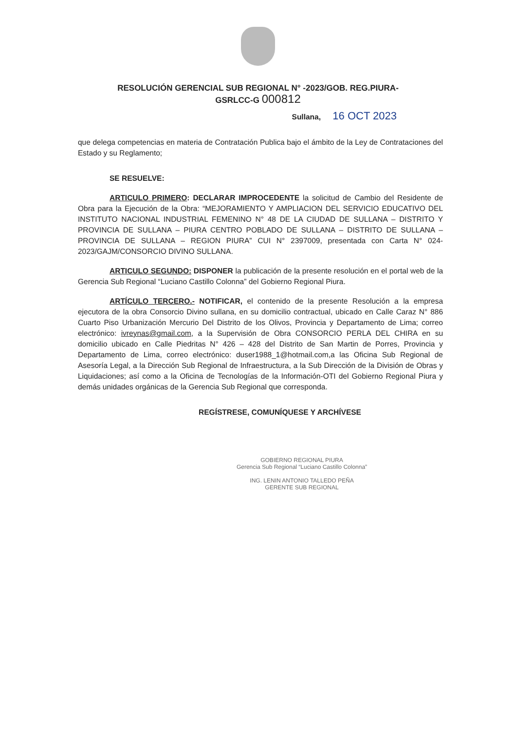RESOLUCIÓN GERENCIAL SUB REGIONAL N° -2023/GOB. REG.PIURA-
GSRLCC-G 000812
Sullana, 16 OCT 2023
que delega competencias en materia de Contratación Publica bajo el ámbito de la Ley de Contrataciones del Estado y su Reglamento;
SE RESUELVE:
ARTICULO PRIMERO: DECLARAR IMPROCEDENTE la solicitud de Cambio del Residente de Obra para la Ejecución de la Obra: “MEJORAMIENTO Y AMPLIACION DEL SERVICIO EDUCATIVO DEL INSTITUTO NACIONAL INDUSTRIAL FEMENINO N° 48 DE LA CIUDAD DE SULLANA – DISTRITO Y PROVINCIA DE SULLANA – PIURA CENTRO POBLADO DE SULLANA – DISTRITO DE SULLANA – PROVINCIA DE SULLANA – REGION PIURA” CUI N° 2397009, presentada con Carta N° 024-2023/GAJM/CONSORCIO DIVINO SULLANA.
ARTICULO SEGUNDO: DISPONER la publicación de la presente resolución en el portal web de la Gerencia Sub Regional “Luciano Castillo Colonna” del Gobierno Regional Piura.
ARTÍCULO TERCERO.- NOTIFICAR, el contenido de la presente Resolución a la empresa ejecutora de la obra Consorcio Divino sullana, en su domicilio contractual, ubicado en Calle Caraz N° 886 Cuarto Piso Urbanización Mercurio Del Distrito de los Olivos, Provincia y Departamento de Lima; correo electrónico: ivreynas@gmail.com, a la Supervisión de Obra CONSORCIO PERLA DEL CHIRA en su domicilio ubicado en Calle Piedritas N° 426 – 428 del Distrito de San Martin de Porres, Provincia y Departamento de Lima, correo electrónico: duser1988_1@hotmail.com,a las Oficina Sub Regional de Asesoría Legal, a la Dirección Sub Regional de Infraestructura, a la Sub Dirección de la División de Obras y Liquidaciones; así como a la Oficina de Tecnologías de la Información-OTI del Gobierno Regional Piura y demás unidades orgánicas de la Gerencia Sub Regional que corresponda.
REGÍSTRESE, COMUNÍQUESE Y ARCHÍVESE
GOBIERNO REGIONAL PIURA
Gerencia Sub Regional “Luciano Castillo Colonna”
ING. LENIN ANTONIO TALLEDO PEÑA
GERENTE SUB REGIONAL